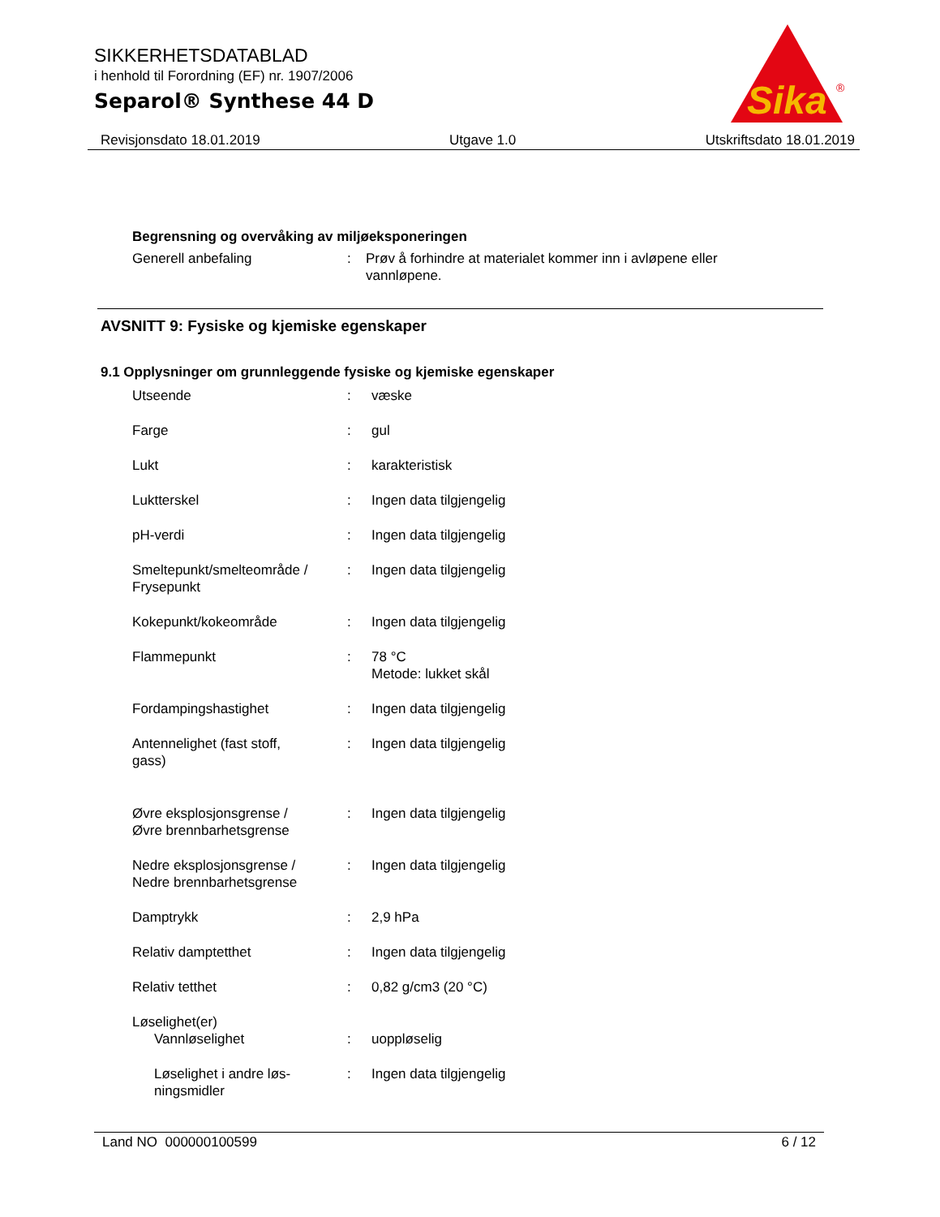SIKKERHETSDATABLAD
i henhold til Forordning (EF) nr. 1907/2006
Separol® Synthese 44 D
Sika
®
Revisjonsdato 18.01.2019 Utgave 1.0 Utskriftsdato 18.01.2019
Begrensning og overvåking av miljøeksponeringen
Generell anbefaling : Prøv å forhindre at materialet kommer inn i avløpene eller
vannløpene.
AVSNITT 9: Fysiske og kjemiske egenskaper
9.1 Opplysninger om grunnleggende fysiske og kjemiske egenskaper
Utseende : væske
Farge : gul
Lukt : karakteristisk
Luktterskel : Ingen data tilgjengelig
pH-verdi : Ingen data tilgjengelig
Smeltepunkt/smelteområde /
Frysepunkt
: Ingen data tilgjengelig
Kokepunkt/kokeområde : Ingen data tilgjengelig
Flammepunkt : 78 °C
Metode: lukket skål
Fordampingshastighet : Ingen data tilgjengelig
Antennelighet (fast stoff,
gass)
: Ingen data tilgjengelig
Øvre eksplosjonsgrense /
Øvre brennbarhetsgrense
: Ingen data tilgjengelig
Nedre eksplosjonsgrense /
Nedre brennbarhetsgrense
: Ingen data tilgjengelig
Damptrykk : 2,9 hPa
Relativ damptetthet : Ingen data tilgjengelig
Relativ tetthet : 0,82 g/cm3 (20 °C)
Løselighet(er)
Vannløselighet : uoppløselig
Løselighet i andre løs-
ningsmidler
: Ingen data tilgjengelig
Land NO 000000100599 6 / 12